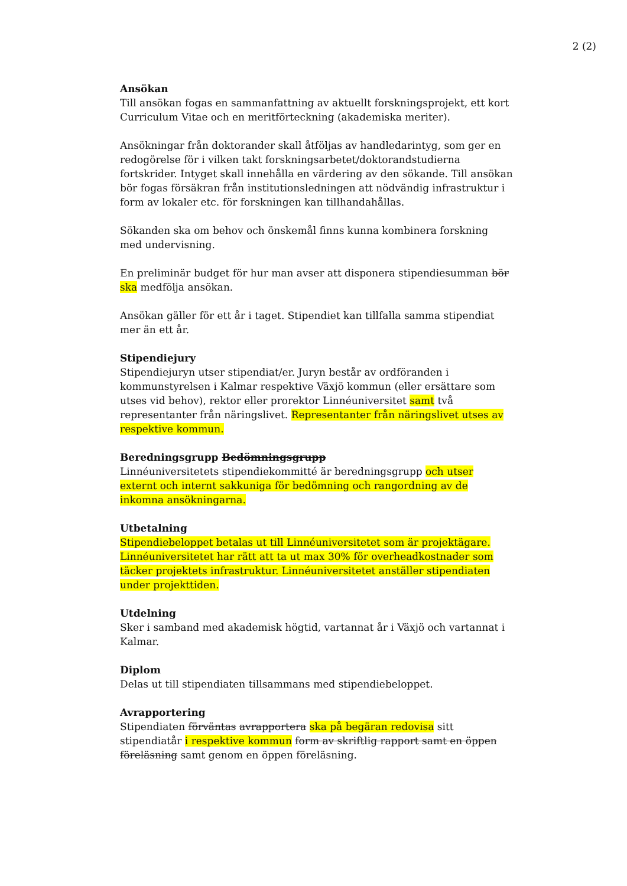2 (2)
Ansökan
Till ansökan fogas en sammanfattning av aktuellt forskningsprojekt, ett kort Curriculum Vitae och en meritförteckning (akademiska meriter).
Ansökningar från doktorander skall åtföljas av handledarintyg, som ger en redogörelse för i vilken takt forskningsarbetet/doktorandstudierna fortskrider. Intyget skall innehålla en värdering av den sökande. Till ansökan bör fogas försäkran från institutionsledningen att nödvändig infrastruktur i form av lokaler etc. för forskningen kan tillhandahållas.
Sökanden ska om behov och önskemål finns kunna kombinera forskning med undervisning.
En preliminär budget för hur man avser att disponera stipendiesumman bör ska medfölja ansökan.
Ansökan gäller för ett år i taget. Stipendiet kan tillfalla samma stipendiat mer än ett år.
Stipendiejury
Stipendiejuryn utser stipendiat/er. Juryn består av ordföranden i kommunstyrelsen i Kalmar respektive Växjö kommun (eller ersättare som utses vid behov), rektor eller prorektor Linnéuniversitet samt två representanter från näringslivet. Representanter från näringslivet utses av respektive kommun.
Beredningsgrupp Bedömningsgrupp
Linnéuniversitetets stipendiekommitté är beredningsgrupp och utser externt och internt sakkuniga för bedömning och rangordning av de inkomna ansökningarna.
Utbetalning
Stipendiebeloppet betalas ut till Linnéuniversitetet som är projektägare. Linnéuniversitetet har rätt att ta ut max 30% för overheadkostnader som täcker projektets infrastruktur. Linnéuniversitetet anställer stipendiaten under projekttiden.
Utdelning
Sker i samband med akademisk högtid, vartannat år i Växjö och vartannat i Kalmar.
Diplom
Delas ut till stipendiaten tillsammans med stipendiebeloppet.
Avrapportering
Stipendiaten förväntas avrapportera ska på begäran redovisa sitt stipendiatår i respektive kommun form av skriftlig rapport samt en öppen föreläsning samt genom en öppen föreläsning.